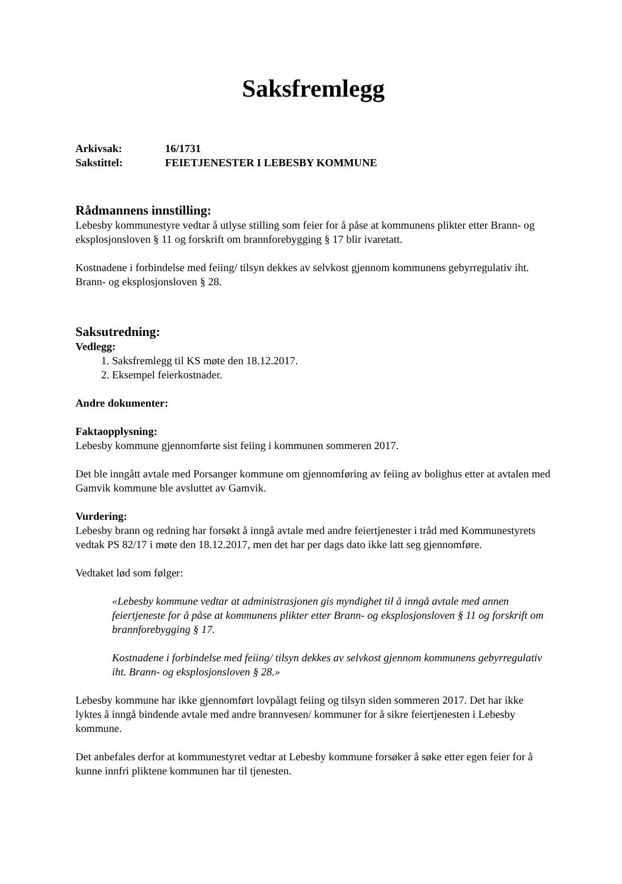Saksfremlegg
Arkivsak: 16/1731
Sakstittel: FEIETJENESTER I LEBESBY KOMMUNE
Rådmannens innstilling:
Lebesby kommunestyre vedtar å utlyse stilling som feier for å påse at kommunens plikter etter Brann- og eksplosjonsloven § 11 og forskrift om brannforebygging § 17 blir ivaretatt.
Kostnadene i forbindelse med feiing/ tilsyn dekkes av selvkost gjennom kommunens gebyrregulativ iht. Brann- og eksplosjonsloven § 28.
Saksutredning:
Vedlegg:
1. Saksfremlegg til KS møte den 18.12.2017.
2. Eksempel feierkostnader.
Andre dokumenter:
Faktaopplysning:
Lebesby kommune gjennomførte sist feiing i kommunen sommeren 2017.
Det ble inngått avtale med Porsanger kommune om gjennomføring av feiing av bolighus etter at avtalen med Gamvik kommune ble avsluttet av Gamvik.
Vurdering:
Lebesby brann og redning har forsøkt å inngå avtale med andre feiertjenester i tråd med Kommunestyrets vedtak PS 82/17 i møte den 18.12.2017, men det har per dags dato ikke latt seg gjennomføre.
Vedtaket lød som følger:
«Lebesby kommune vedtar at administrasjonen gis myndighet til å inngå avtale med annen feiertjeneste for å påse at kommunens plikter etter Brann- og eksplosjonsloven § 11 og forskrift om brannforebygging § 17.
Kostnadene i forbindelse med feiing/ tilsyn dekkes av selvkost gjennom kommunens gebyrregulativ iht. Brann- og eksplosjonsloven § 28.»
Lebesby kommune har ikke gjennomført lovpålagt feiing og tilsyn siden sommeren 2017. Det har ikke lyktes å inngå bindende avtale med andre brannvesen/ kommuner for å sikre feiertjenesten i Lebesby kommune.
Det anbefales derfor at kommunestyret vedtar at Lebesby kommune forsøker å søke etter egen feier for å kunne innfri pliktene kommunen har til tjenesten.